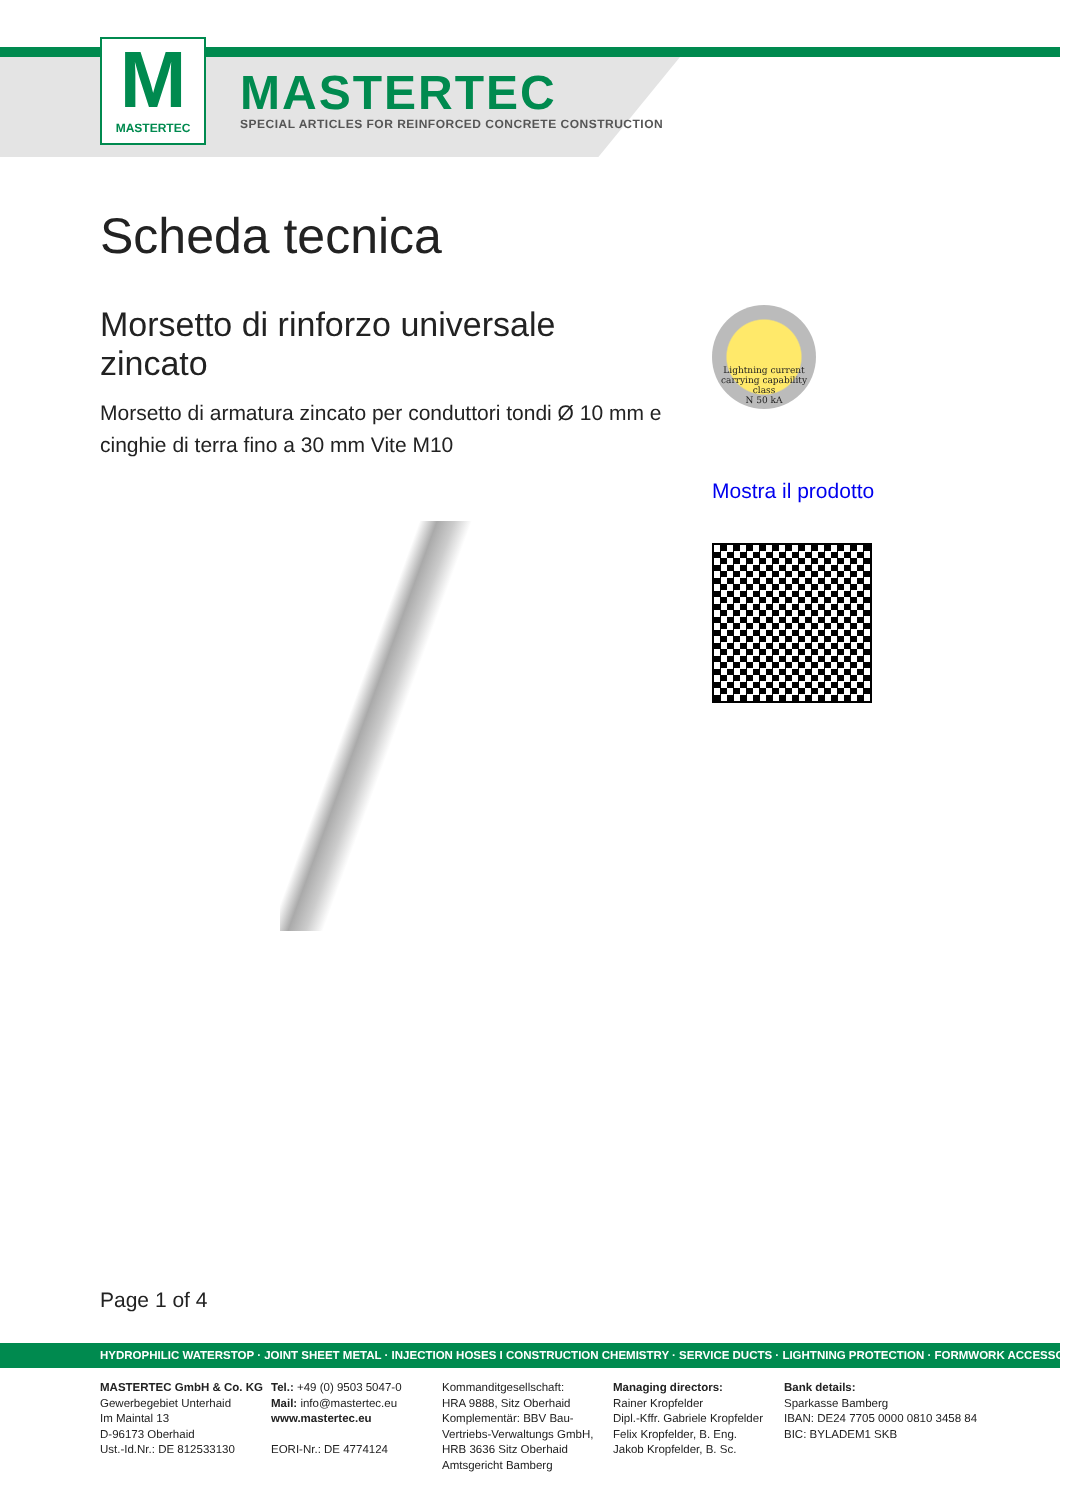M
MASTERTEC
MASTERTEC
SPECIAL ARTICLES FOR REINFORCED CONCRETE CONSTRUCTION
Scheda tecnica
Morsetto di rinforzo universale zincato
Morsetto di armatura zincato per conduttori tondi Ø 10 mm e cinghie di terra fino a 30 mm Vite M10
Lightning current carrying capability class
N 50 kA
Mostra il prodotto
Page 1 of 4
HYDROPHILIC WATERSTOP · JOINT SHEET METAL · INJECTION HOSES I CONSTRUCTION CHEMISTRY · SERVICE DUCTS · LIGHTNING PROTECTION · FORMWORK ACCESSORIES
MASTERTEC GmbH & Co. KG
Gewerbegebiet Unterhaid
Im Maintal 13
D-96173 Oberhaid
Ust.-Id.Nr.: DE 812533130
Tel.: +49 (0) 9503 5047-0
Mail: info@mastertec.eu
www.mastertec.eu
EORI-Nr.: DE 4774124
Kommanditgesellschaft:
HRA 9888, Sitz Oberhaid
Komplementär: BBV Bau-Vertriebs-Verwaltungs GmbH,
HRB 3636 Sitz Oberhaid
Amtsgericht Bamberg
Managing directors:
Rainer Kropfelder
Dipl.-Kffr. Gabriele Kropfelder
Felix Kropfelder, B. Eng.
Jakob Kropfelder, B. Sc.
Bank details:
Sparkasse Bamberg
IBAN: DE24 7705 0000 0810 3458 84
BIC: BYLADEM1 SKB